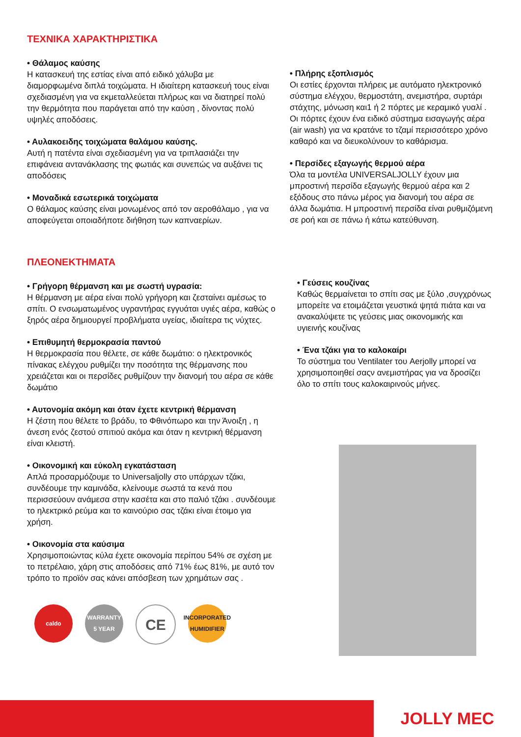ΤΕΧΝΙΚΑ ΧΑΡΑΚΤΗΡΙΣΤΙΚΑ
• Θάλαμος καύσης
Η κατασκευή της εστίας είναι από ειδικό χάλυβα με διαμορφωμένα διπλά τοιχώματα. Η ιδιαίτερη κατασκευή τους είναι σχεδιασμένη για να εκμεταλλεύεται πλήρως και να διατηρεί πολύ την θερμότητα που παράγεται από την καύση , δίνοντας πολύ υψηλές αποδόσεις.
• Αυλακοειδης τοιχώματα θαλάμου καύσης.
Αυτή η πατέντα είναι σχεδιασμένη για να τριπλασιάζει την επιφάνεια αντανάκλασης της φωτιάς και συνεπώς να αυξάνει τις αποδόσεις
• Μοναδικά εσωτερικά τοιχώματα
Ο θάλαμος καύσης είναι μονωμένος από τον αεροθάλαμο , για να αποφεύγεται οποιαδήποτε διήθηση των καπναερίων.
• Πλήρης εξοπλισμός
Οι εστίες έρχονται πλήρεις με αυτόματο ηλεκτρονικό σύστημα ελέγχου, θερμοστάτη, ανεμιστήρα, συρτάρι στάχτης, μόνωση και1 ή 2 πόρτες με κεραμικό γυαλί . Οι πόρτες έχουν ένα ειδικό σύστημα εισαγωγής αέρα (air wash) για να κρατάνε το τζαμί περισσότερο χρόνο καθαρό και να διευκολύνουν το καθάρισμα.
• Περσίδες εξαγωγής θερμού αέρα
Όλα τα μοντέλα UNIVERSALJOLLY έχουν μια μπροστινή περσίδα εξαγωγής θερμού αέρα και 2 εξόδους στο πάνω μέρος για διανομή του αέρα σε άλλα δωμάτια. Η μπροστινή περσίδα είναι ρυθμιζόμενη σε ροή και σε πάνω ή κάτω κατεύθυνση.
ΠΛΕΟΝΕΚΤΗΜΑΤΑ
• Γρήγορη θέρμανση και με σωστή υγρασία:
Η θέρμανση με αέρα είναι πολύ γρήγορη και ζεσταίνει αμέσως το σπίτι. Ο ενσωματωμένος υγραντήρας εγγυάται υγιές αέρα, καθώς ο ξηρός αέρα δημιουργεί προβλήματα υγείας, ιδιαίτερα τις νύχτες.
• Επιθυμητή θερμοκρασία παντού
Η θερμοκρασία που θέλετε, σε κάθε δωμάτιο: ο ηλεκτρονικός πίνακας ελέγχου ρυθμίζει την ποσότητα της θέρμανσης που χρειάζεται και οι περσίδες ρυθμίζουν την διανομή του αέρα σε κάθε δωμάτιο
• Αυτονομία ακόμη και όταν έχετε κεντρική θέρμανση
Η ζέστη που θέλετε το βράδυ, το Φθινόπωρο και την Άνοιξη , η άνεση ενός ζεστού σπιτιού ακόμα και όταν η κεντρική θέρμανση είναι κλειστή.
• Οικονομική και εύκολη εγκατάσταση
Απλά προσαρμόζουμε το Universaljolly στο υπάρχων τζάκι, συνδέουμε την καμινάδα, κλείνουμε σωστά τα κενά που περισσεύουν ανάμεσα στην κασέτα και στο παλιό τζάκι . συνδέουμε το ηλεκτρικό ρεύμα και το καινούριο σας τζάκι είναι έτοιμο για χρήση.
• Οικονομία στα καύσιμα
Χρησιμοποιώντας κύλα έχετε οικονομία περίπου 54% σε σχέση με το πετρέλαιο, χάρη στις αποδόσεις από 71% έως 81%, με αυτό τον τρόπο το προϊόν σας κάνει απόσβεση των χρημάτων σας .
• Γεύσεις κουζίνας
Καθώς θερμαίνεται το σπίτι σας με ξύλο ,συγχρόνως μπορείτε να ετοιμάζεται γευστικά ψητά πιάτα και να ανακαλύψετε τις γεύσεις μιας οικονομικής και υγιεινής κουζίνας
• Ένα τζάκι για το καλοκαίρι
Το σύστημα του Ventilater του Aerjolly μπορεί να χρησιμοποιηθεί σαςν ανεμιστήρας για να δροσίζει όλο το σπίτι τους καλοκαιρινούς μήνες.
caldo WARRANTY 5 YEAR
CE
INCORPORATED HUMIDIFIER
JOLLY MEC